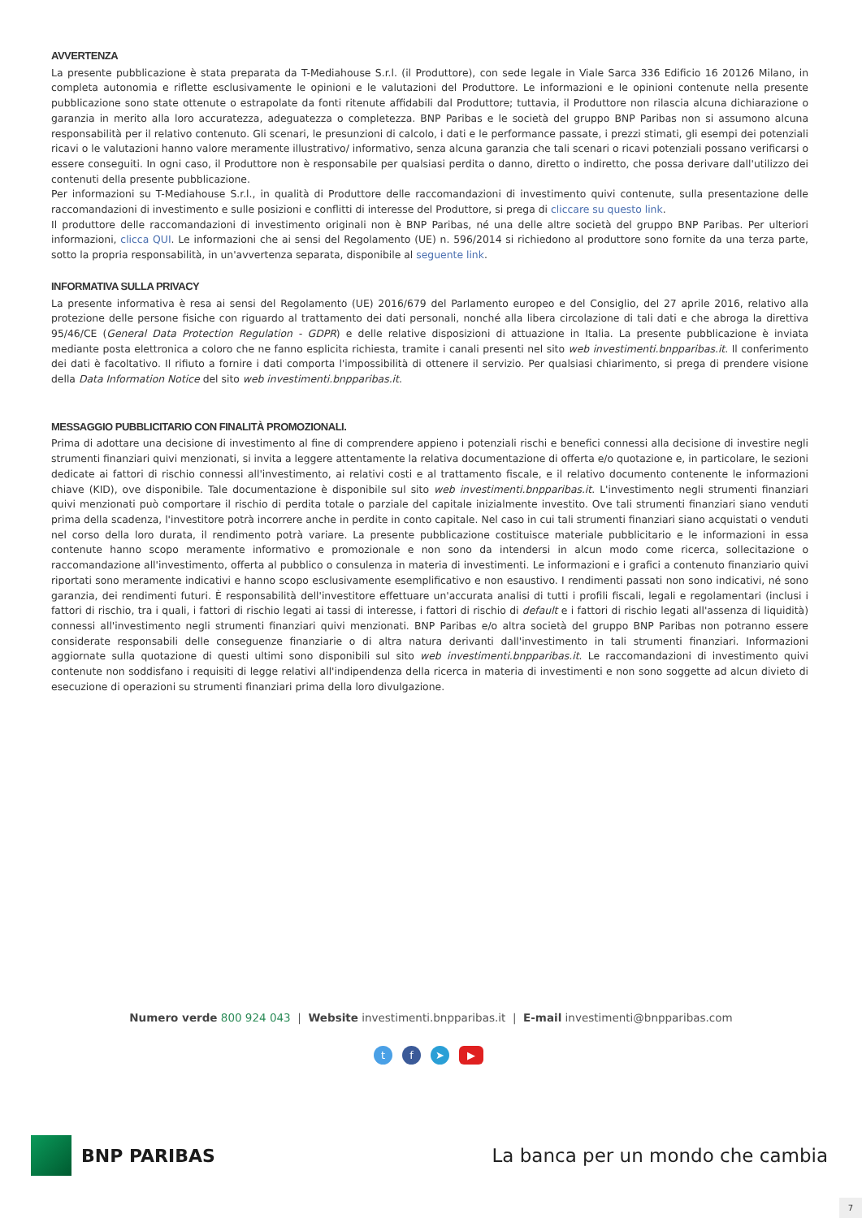AVVERTENZA
La presente pubblicazione è stata preparata da T-Mediahouse S.r.l. (il Produttore), con sede legale in Viale Sarca 336 Edificio 16 20126 Milano, in completa autonomia e riflette esclusivamente le opinioni e le valutazioni del Produttore. Le informazioni e le opinioni contenute nella presente pubblicazione sono state ottenute o estrapolate da fonti ritenute affidabili dal Produttore; tuttavia, il Produttore non rilascia alcuna dichiarazione o garanzia in merito alla loro accuratezza, adeguatezza o completezza. BNP Paribas e le società del gruppo BNP Paribas non si assumono alcuna responsabilità per il relativo contenuto. Gli scenari, le presunzioni di calcolo, i dati e le performance passate, i prezzi stimati, gli esempi dei potenziali ricavi o le valutazioni hanno valore meramente illustrativo/ informativo, senza alcuna garanzia che tali scenari o ricavi potenziali possano verificarsi o essere conseguiti. In ogni caso, il Produttore non è responsabile per qualsiasi perdita o danno, diretto o indiretto, che possa derivare dall'utilizzo dei contenuti della presente pubblicazione.
Per informazioni su T-Mediahouse S.r.l., in qualità di Produttore delle raccomandazioni di investimento quivi contenute, sulla presentazione delle raccomandazioni di investimento e sulle posizioni e conflitti di interesse del Produttore, si prega di cliccare su questo link.
Il produttore delle raccomandazioni di investimento originali non è BNP Paribas, né una delle altre società del gruppo BNP Paribas. Per ulteriori informazioni, clicca QUI. Le informazioni che ai sensi del Regolamento (UE) n. 596/2014 si richiedono al produttore sono fornite da una terza parte, sotto la propria responsabilità, in un'avvertenza separata, disponibile al seguente link.
INFORMATIVA SULLA PRIVACY
La presente informativa è resa ai sensi del Regolamento (UE) 2016/679 del Parlamento europeo e del Consiglio, del 27 aprile 2016, relativo alla protezione delle persone fisiche con riguardo al trattamento dei dati personali, nonché alla libera circolazione di tali dati e che abroga la direttiva 95/46/CE (General Data Protection Regulation - GDPR) e delle relative disposizioni di attuazione in Italia. La presente pubblicazione è inviata mediante posta elettronica a coloro che ne fanno esplicita richiesta, tramite i canali presenti nel sito web investimenti.bnpparibas.it. Il conferimento dei dati è facoltativo. Il rifiuto a fornire i dati comporta l'impossibilità di ottenere il servizio. Per qualsiasi chiarimento, si prega di prendere visione della Data Information Notice del sito web investimenti.bnpparibas.it.
MESSAGGIO PUBBLICITARIO CON FINALITÀ PROMOZIONALI.
Prima di adottare una decisione di investimento al fine di comprendere appieno i potenziali rischi e benefici connessi alla decisione di investire negli strumenti finanziari quivi menzionati, si invita a leggere attentamente la relativa documentazione di offerta e/o quotazione e, in particolare, le sezioni dedicate ai fattori di rischio connessi all'investimento, ai relativi costi e al trattamento fiscale, e il relativo documento contenente le informazioni chiave (KID), ove disponibile. Tale documentazione è disponibile sul sito web investimenti.bnpparibas.it. L'investimento negli strumenti finanziari quivi menzionati può comportare il rischio di perdita totale o parziale del capitale inizialmente investito. Ove tali strumenti finanziari siano venduti prima della scadenza, l'investitore potrà incorrere anche in perdite in conto capitale. Nel caso in cui tali strumenti finanziari siano acquistati o venduti nel corso della loro durata, il rendimento potrà variare. La presente pubblicazione costituisce materiale pubblicitario e le informazioni in essa contenute hanno scopo meramente informativo e promozionale e non sono da intendersi in alcun modo come ricerca, sollecitazione o raccomandazione all'investimento, offerta al pubblico o consulenza in materia di investimenti. Le informazioni e i grafici a contenuto finanziario quivi riportati sono meramente indicativi e hanno scopo esclusivamente esemplificativo e non esaustivo. I rendimenti passati non sono indicativi, né sono garanzia, dei rendimenti futuri. È responsabilità dell'investitore effettuare un'accurata analisi di tutti i profili fiscali, legali e regolamentari (inclusi i fattori di rischio, tra i quali, i fattori di rischio legati ai tassi di interesse, i fattori di rischio di default e i fattori di rischio legati all'assenza di liquidità) connessi all'investimento negli strumenti finanziari quivi menzionati. BNP Paribas e/o altra società del gruppo BNP Paribas non potranno essere considerate responsabili delle conseguenze finanziarie o di altra natura derivanti dall'investimento in tali strumenti finanziari. Informazioni aggiornate sulla quotazione di questi ultimi sono disponibili sul sito web investimenti.bnpparibas.it. Le raccomandazioni di investimento quivi contenute non soddisfano i requisiti di legge relativi all'indipendenza della ricerca in materia di investimenti e non sono soggette ad alcun divieto di esecuzione di operazioni su strumenti finanziari prima della loro divulgazione.
Numero verde 800 924 043 | Website investimenti.bnpparibas.it | E-mail investimenti@bnpparibas.com
tf ➤ ▶
BNP PARIBAS
La banca per un mondo che cambia
7